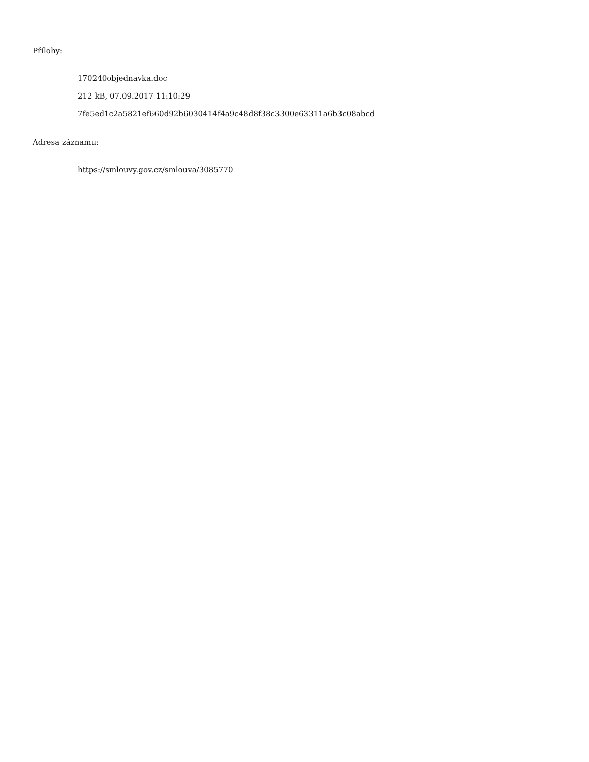Přílohy:
170240objednavka.doc
212 kB, 07.09.2017 11:10:29
7fe5ed1c2a5821ef660d92b6030414f4a9c48d8f38c3300e63311a6b3c08abcd
Adresa záznamu:
https://smlouvy.gov.cz/smlouva/3085770